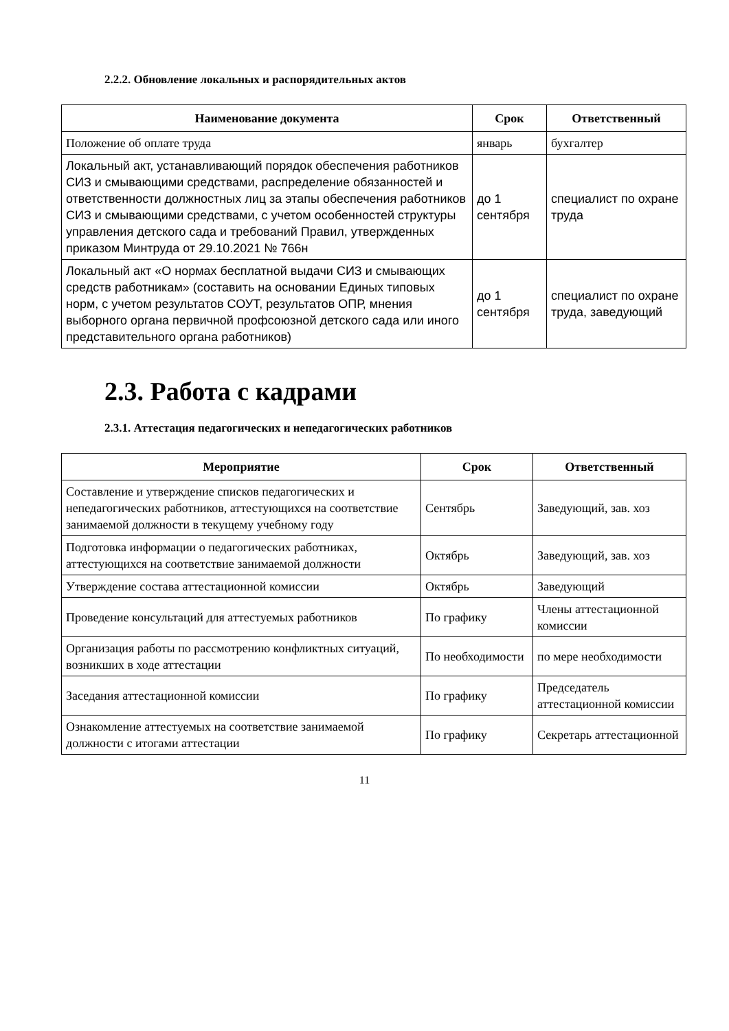2.2.2. Обновление локальных и распорядительных актов
| Наименование документа | Срок | Ответственный |
| --- | --- | --- |
| Положение об оплате труда | январь | бухгалтер |
| Локальный акт, устанавливающий порядок обеспечения работников СИЗ и смывающими средствами, распределение обязанностей и ответственности должностных лиц за этапы обеспечения работников СИЗ и смывающими средствами, с учетом особенностей структуры управления детского сада и требований Правил, утвержденных приказом Минтруда от 29.10.2021 № 766н | до 1 сентября | специалист по охране труда |
| Локальный акт «О нормах бесплатной выдачи СИЗ и смывающих средств работникам» (составить на основании Единых типовых норм, с учетом результатов СОУТ, результатов ОПР, мнения выборного органа первичной профсоюзной детского сада или иного представительного органа работников) | до 1 сентября | специалист по охране труда, заведующий |
2.3. Работа с кадрами
2.3.1. Аттестация педагогических и непедагогических работников
| Мероприятие | Срок | Ответственный |
| --- | --- | --- |
| Составление и утверждение списков педагогических и непедагогических работников, аттестующихся на соответствие занимаемой должности в текущему учебному году | Сентябрь | Заведующий, зав. хоз |
| Подготовка информации о педагогических работниках, аттестующихся на соответствие занимаемой должности | Октябрь | Заведующий, зав. хоз |
| Утверждение состава аттестационной комиссии | Октябрь | Заведующий |
| Проведение консультаций для аттестуемых работников | По графику | Члены аттестационной комиссии |
| Организация работы по рассмотрению конфликтных ситуаций, возникших в ходе аттестации | По необходимости | по мере необходимости |
| Заседания аттестационной комиссии | По графику | Председатель аттестационной комиссии |
| Ознакомление аттестуемых на соответствие занимаемой должности с итогами аттестации | По графику | Секретарь аттестационной |
11